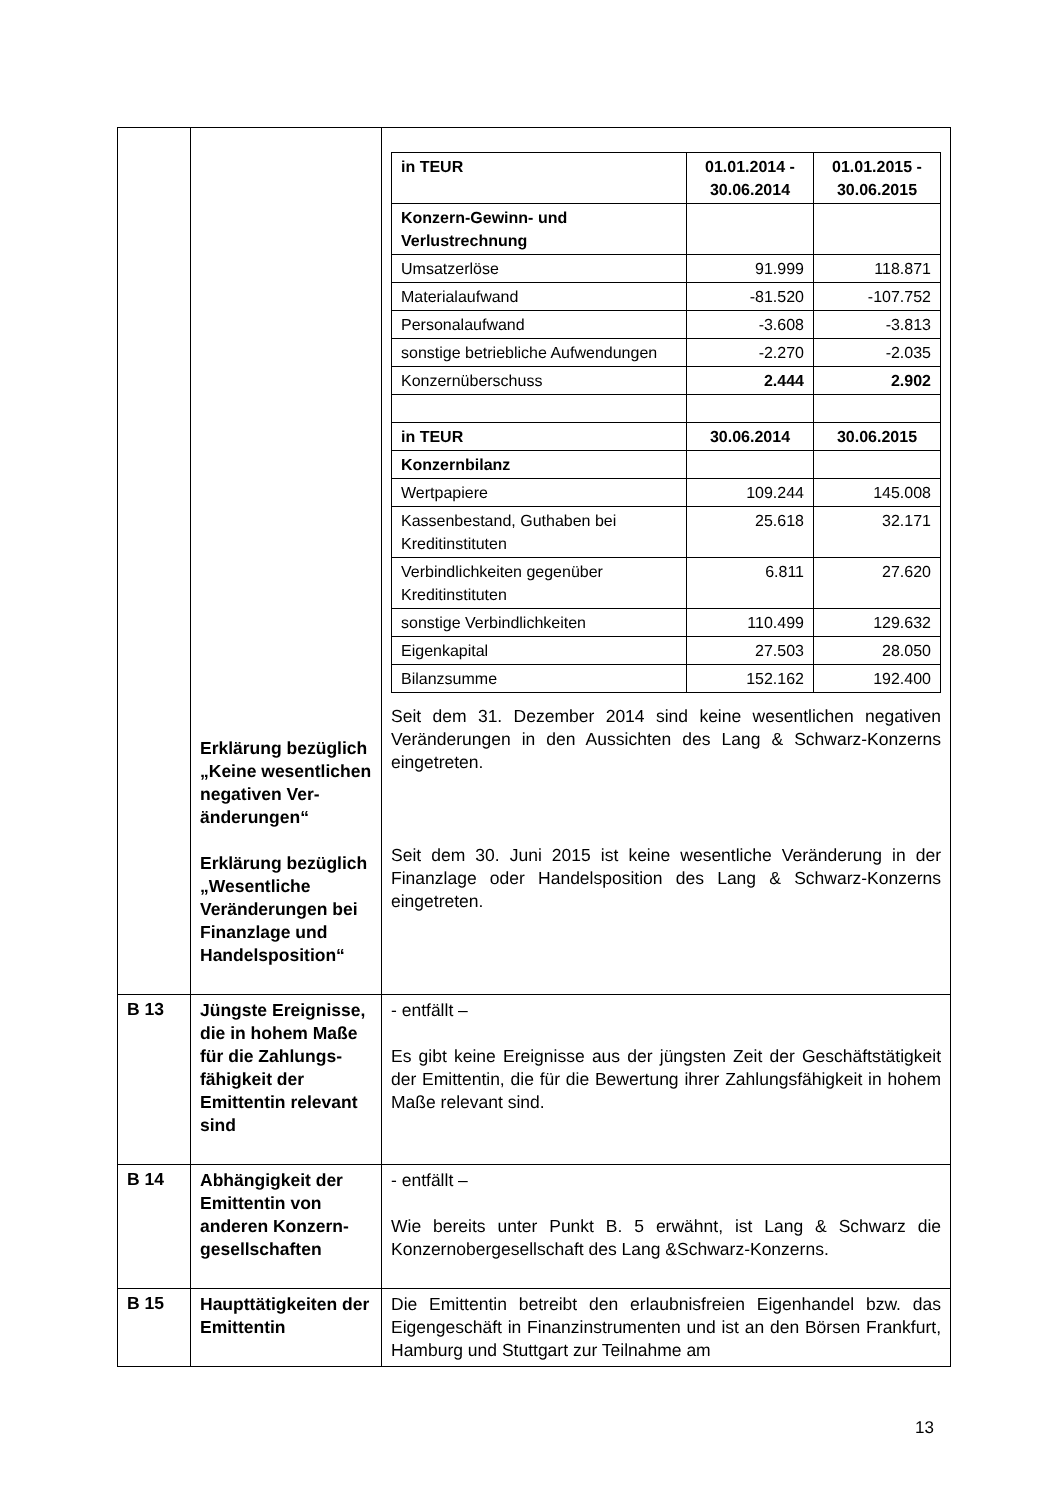| | Erklärung bezüglich „Keine wesentlichen negativen Ver­änderungen“ Erklärung bezüg­lich „Wesentliche Veränderungen bei Finanzlage und Handels­position“ | / in TEUR / 01.01.2014 - 30.06.2014 / 01.01.2015 - 30.06.2015 / / --- / --- / --- / / Konzern-Gewinn- und Verlustrechnung / / / / Umsatzerlöse / 91.999 / 118.871 / / Materialaufwand / -81.520 / -107.752 / / Personalaufwand / -3.608 / -3.813 / / sonstige betriebliche Aufwendungen / -2.270 / -2.035 / / Konzernüberschuss / 2.444 / 2.902 / / in TEUR / 30.06.2014 / 30.06.2015 / / Konzernbilanz / / / / Wertpapiere / 109.244 / 145.008 / / Kassenbestand, Guthaben bei Kreditinstituten / 25.618 / 32.171 / / Verbindlichkeiten gegenüber Kreditinstituten / 6.811 / 27.620 / / sonstige Verbindlichkeiten / 110.499 / 129.632 / / Eigenkapital / 27.503 / 28.050 / / Bilanzsumme / 152.162 / 192.400 / Seit dem 31. Dezember 2014 sind keine wesentlichen negativen Veränderungen in den Aussichten des Lang & Schwarz-Konzerns eingetreten. Seit dem 30. Juni 2015 ist keine wesentliche Veränderung in der Finanzlage oder Handelsposition des Lang & Schwarz-Konzerns eingetreten. |
| B 13 | Jüngste Ereignisse, die in hohem Maße für die Zahlungs­fähigkeit der Emittentin relevant sind | - entfällt – Es gibt keine Ereignisse aus der jüngsten Zeit der Geschäftstätigkeit der Emittentin, die für die Bewertung ihrer Zahlungsfähigkeit in hohem Maße relevant sind. |
| B 14 | Abhängigkeit der Emittentin von anderen Konzern­gesellschaften | - entfällt – Wie bereits unter Punkt B. 5 erwähnt, ist Lang & Schwarz die Konzernobergesellschaft des Lang &Schwarz-Konzerns. |
| B 15 | Haupttätigkeiten der Emittentin | Die Emittentin betreibt den erlaubnisfreien Eigenhandel bzw. das Eigengeschäft in Finanzinstrumenten und ist an den Börsen Frankfurt, Hamburg und Stuttgart zur Teilnahme am |
13